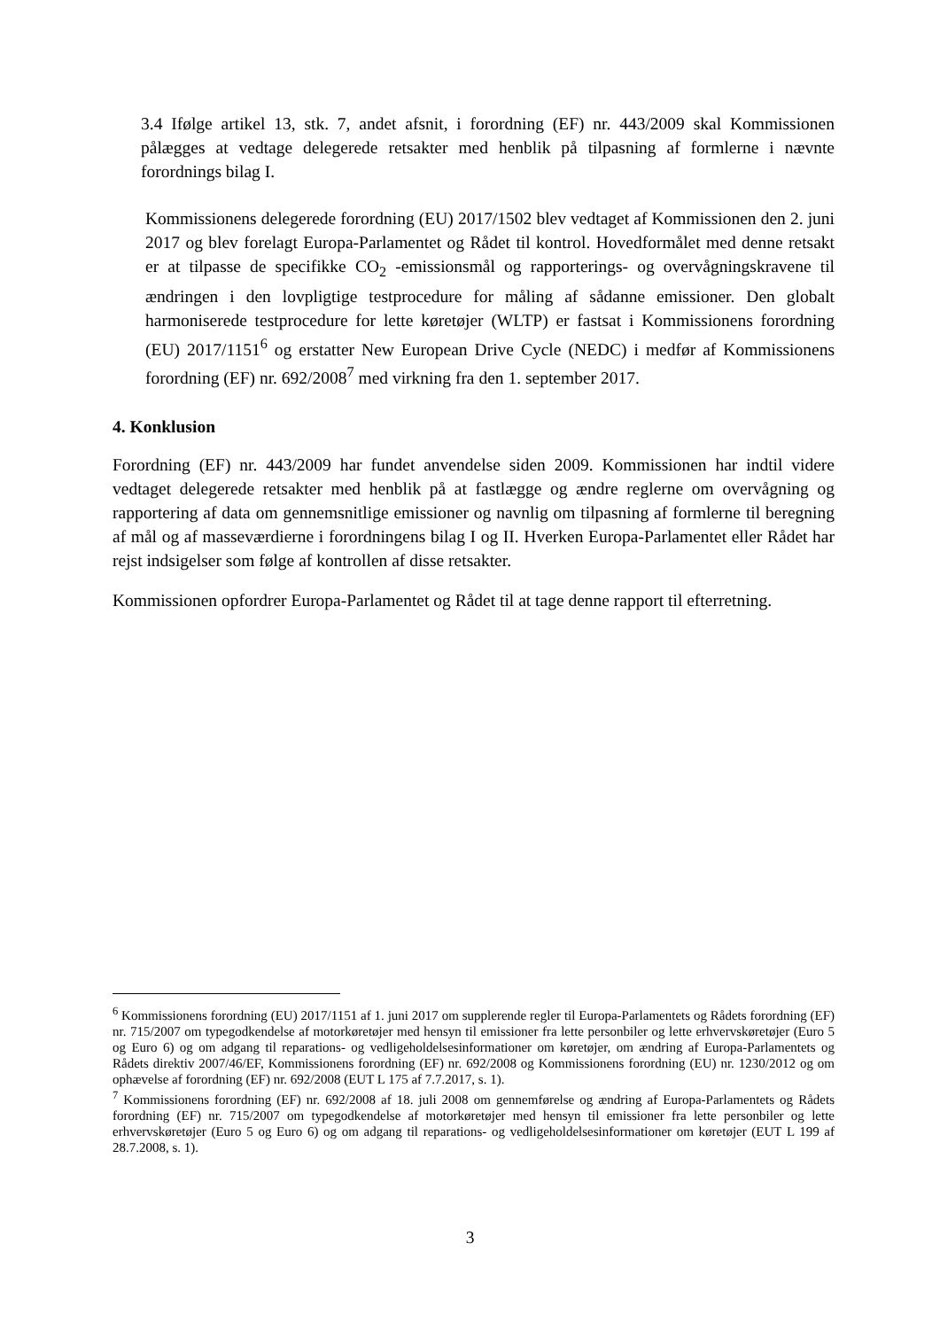3.4 Ifølge artikel 13, stk. 7, andet afsnit, i forordning (EF) nr. 443/2009 skal Kommissionen pålægges at vedtage delegerede retsakter med henblik på tilpasning af formlerne i nævnte forordnings bilag I.
Kommissionens delegerede forordning (EU) 2017/1502 blev vedtaget af Kommissionen den 2. juni 2017 og blev forelagt Europa-Parlamentet og Rådet til kontrol. Hovedformålet med denne retsakt er at tilpasse de specifikke CO<sub>2</sub> -emissionsmål og rapporterings- og overvågningskravene til ændringen i den lovpligtige testprocedure for måling af sådanne emissioner. Den globalt harmoniserede testprocedure for lette køretøjer (WLTP) er fastsat i Kommissionens forordning (EU) 2017/1151<sup>6</sup> og erstatter New European Drive Cycle (NEDC) i medfør af Kommissionens forordning (EF) nr. 692/2008<sup>7</sup> med virkning fra den 1. september 2017.
4. Konklusion
Forordning (EF) nr. 443/2009 har fundet anvendelse siden 2009. Kommissionen har indtil videre vedtaget delegerede retsakter med henblik på at fastlægge og ændre reglerne om overvågning og rapportering af data om gennemsnitlige emissioner og navnlig om tilpasning af formlerne til beregning af mål og af masseværdierne i forordningens bilag I og II. Hverken Europa-Parlamentet eller Rådet har rejst indsigelser som følge af kontrollen af disse retsakter.
Kommissionen opfordrer Europa-Parlamentet og Rådet til at tage denne rapport til efterretning.
<sup>6</sup> Kommissionens forordning (EU) 2017/1151 af 1. juni 2017 om supplerende regler til Europa-Parlamentets og Rådets forordning (EF) nr. 715/2007 om typegodkendelse af motorkøretøjer med hensyn til emissioner fra lette personbiler og lette erhvervskøretøjer (Euro 5 og Euro 6) og om adgang til reparations- og vedligeholdelsesinformationer om køretøjer, om ændring af Europa-Parlamentets og Rådets direktiv 2007/46/EF, Kommissionens forordning (EF) nr. 692/2008 og Kommissionens forordning (EU) nr. 1230/2012 og om ophævelse af forordning (EF) nr. 692/2008 (EUT L 175 af 7.7.2017, s. 1).
<sup>7</sup> Kommissionens forordning (EF) nr. 692/2008 af 18. juli 2008 om gennemførelse og ændring af Europa-Parlamentets og Rådets forordning (EF) nr. 715/2007 om typegodkendelse af motorkøretøjer med hensyn til emissioner fra lette personbiler og lette erhvervskøretøjer (Euro 5 og Euro 6) og om adgang til reparations- og vedligeholdelsesinformationer om køretøjer (EUT L 199 af 28.7.2008, s. 1).
3